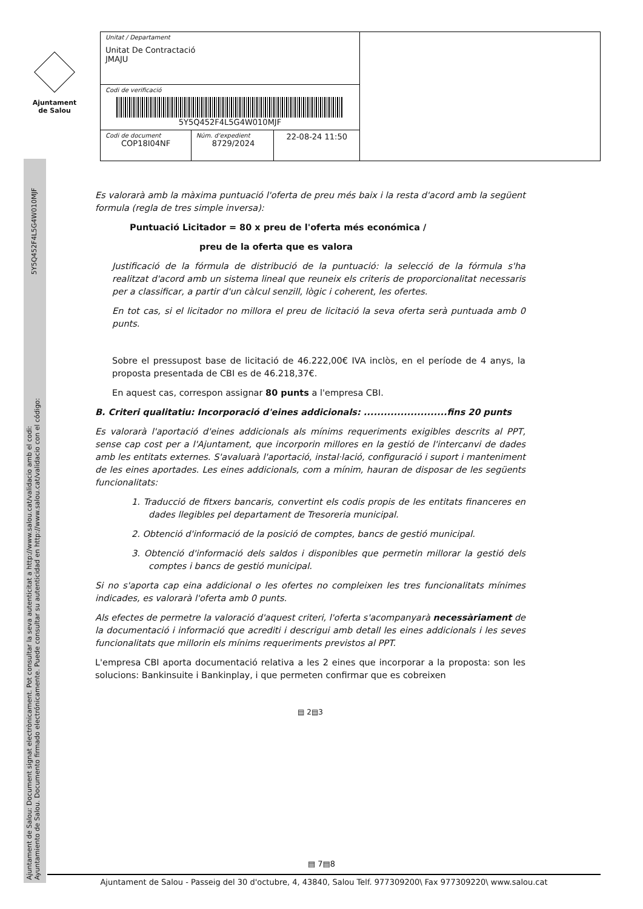Ajuntament
de Salou
| Unitat / Departament Unitat De Contractació JMAJU | | | |
| Codi de verificació 5Y5Q452F4L5G4W010MJF | | | |
| Codi de document COP18I04NF | Núm. d'expedient 8729/2024 | 22-08-24 11:50 | |
Ajuntament de Salou: Document signat electrònicament. Pot consultar la seva autenticitat a http://www.salou.cat/validacio amb el codi:
Ayuntamiento de Salou. Documento firmado electrónicamente. Puede consultar su autenticidad en http://www.salou.cat/validacio con el código:
5Y5Q452F4L5G4W010MJF
Es valorarà amb la màxima puntuació l'oferta de preu més baix i la resta d'acord amb la següent formula (regla de tres simple inversa):
Puntuació Licitador = 80 x preu de l'oferta més económica /
preu de la oferta que es valora
Justificació de la fórmula de distribució de la puntuació: la selecció de la fórmula s'ha realitzat d'acord amb un sistema lineal que reuneix els criteris de proporcionalitat necessaris per a classificar, a partir d'un càlcul senzill, lògic i coherent, les ofertes.
En tot cas, si el licitador no millora el preu de licitació la seva oferta serà puntuada amb 0 punts.
Sobre el pressupost base de licitació de 46.222,00€ IVA inclòs, en el període de 4 anys, la proposta presentada de CBI es de 46.218,37€.
En aquest cas, correspon assignar 80 punts a l'empresa CBI.
B. Criteri qualitatiu: Incorporació d'eines addicionals: .........................fins 20 punts
Es valorarà l'aportació d'eines addicionals als mínims requeriments exigibles descrits al PPT, sense cap cost per a l'Ajuntament, que incorporin millores en la gestió de l'intercanvi de dades amb les entitats externes. S'avaluarà l'aportació, instal·lació, configuració i suport i manteniment de les eines aportades. Les eines addicionals, com a mínim, hauran de disposar de les següents funcionalitats:
1. Traducció de fitxers bancaris, convertint els codis propis de les entitats financeres en dades llegibles pel departament de Tresoreria municipal.
2. Obtenció d'informació de la posició de comptes, bancs de gestió municipal.
3. Obtenció d'informació dels saldos i disponibles que permetin millorar la gestió dels comptes i bancs de gestió municipal.
Si no s'aporta cap eina addicional o les ofertes no compleixen les tres funcionalitats mínimes indicades, es valorarà l'oferta amb 0 punts.
Als efectes de permetre la valoració d'aquest criteri, l'oferta s'acompanyarà necessàriament de la documentació i informació que acrediti i descrigui amb detall les eines addicionals i les seves funcionalitats que millorin els mínims requeriments previstos al PPT.
L'empresa CBI aporta documentació relativa a les 2 eines que incorporar a la proposta: son les solucions: Bankinsuite i Bankinplay, i que permeten confirmar que es cobreixen
▤ 2▤3
▤ 7▤8
Ajuntament de Salou - Passeig del 30 d'octubre, 4, 43840, Salou Telf. 977309200\ Fax 977309220\ www.salou.cat